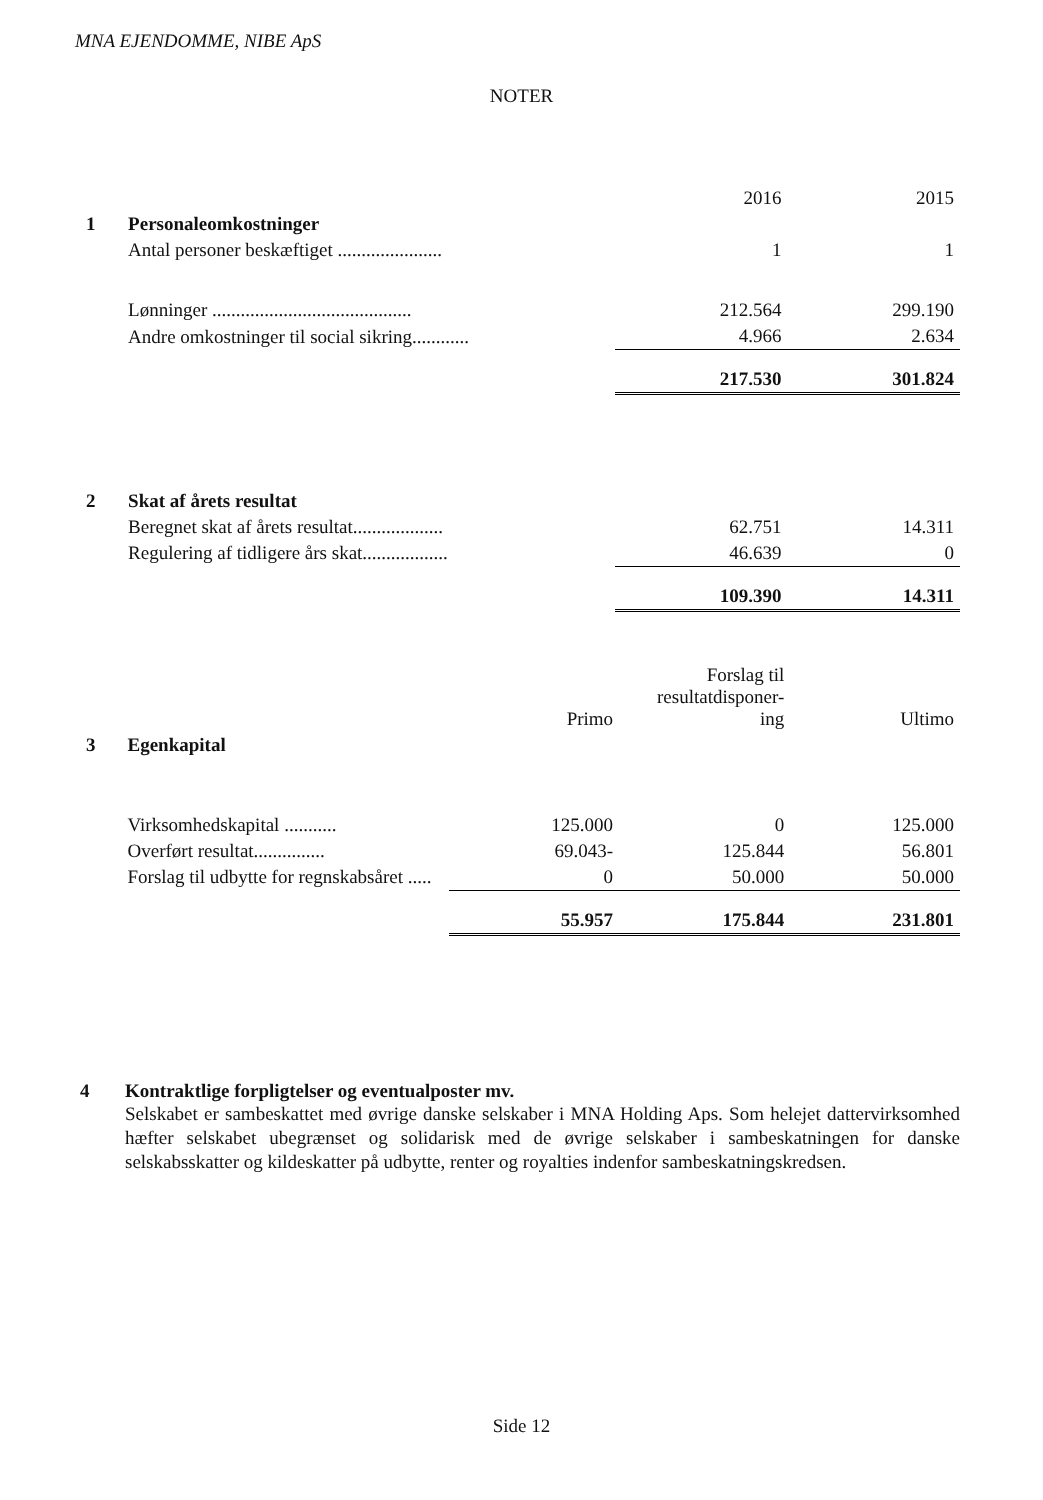MNA EJENDOMME, NIBE ApS
NOTER
| | | 2016 | 2015 |
| 1 | Personaleomkostninger | | |
| | Antal personer beskæftiget ...................... | 1 | 1 |
| | Lønninger .......................................... | 212.564 | 299.190 |
| | Andre omkostninger til social sikring............ | 4.966 | 2.634 |
| | | 217.530 | 301.824 |
| 2 | Skat af årets resultat | | |
| | Beregnet skat af årets resultat................... | 62.751 | 14.311 |
| | Regulering af tidligere års skat.................. | 46.639 | 0 |
| | | 109.390 | 14.311 |
| | | Primo | Forslag til resultatdisponer- ing | Ultimo |
| 3 | Egenkapital | | | |
| | Virksomhedskapital ........... | 125.000 | 0 | 125.000 |
| | Overført resultat............... | 69.043- | 125.844 | 56.801 |
| | Forslag til udbytte for regnskabsåret ..... | 0 | 50.000 | 50.000 |
| | | 55.957 | 175.844 | 231.801 |
4 Kontraktlige forpligtelser og eventualposter mv.
Selskabet er sambeskattet med øvrige danske selskaber i MNA Holding Aps. Som helejet dattervirksomhed hæfter selskabet ubegrænset og solidarisk med de øvrige selskaber i sambeskatningen for danske selskabsskatter og kildeskatter på udbytte, renter og royalties indenfor sambeskatningskredsen.
Side 12